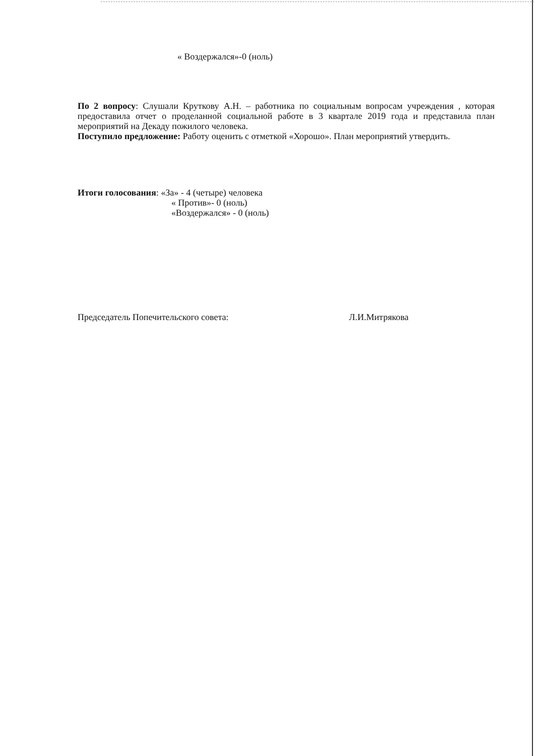« Воздержался»-0 (ноль)
По 2 вопросу: Слушали Круткову А.Н. – работника по социальным вопросам учреждения , которая предоставила отчет о проделанной социальной работе в 3 квартале 2019 года и представила план мероприятий на Декаду пожилого человека.
Поступило предложение: Работу оценить с отметкой «Хорошо». План мероприятий утвердить.
Итоги голосования: «За» - 4 (четыре) человека
« Против»- 0 (ноль)
«Воздержался» - 0 (ноль)
Председатель Попечительского совета: Л.И.Митрякова